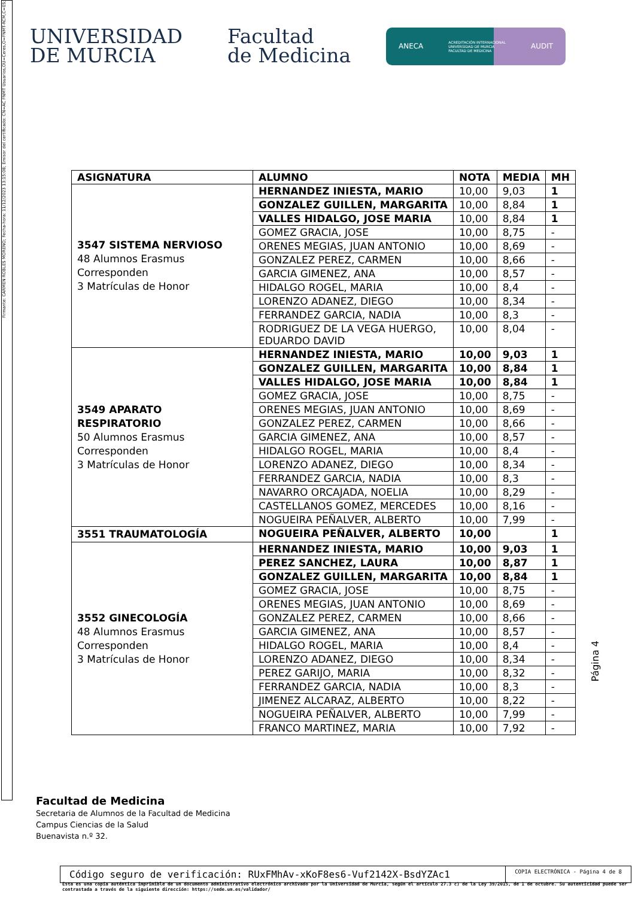Firmante: CARMEN ROBLES MORENO; Fecha-hora: 11/12/2023 13:15:08; Emisor del certificado: CN=AC FNMT Usuarios,OU=Ceres,O=FNMT-RCM,C=ES;
UNIVERSIDAD
DE MURCIA
Facultad
de Medicina
ANECA ACREDITACIÓN INTERNACIONAL
UNIVERSIDAD DE MURCIA
FACULTAD DE MEDICINA AUDIT
| ASIGNATURA | ALUMNO | NOTA | MEDIA | MH |
| --- | --- | --- | --- | --- |
| 3547 SISTEMA NERVIOSO 48 Alumnos Erasmus Corresponden 3 Matrículas de Honor | HERNANDEZ INIESTA, MARIO | 10,00 | 9,03 | 1 |
| | GONZALEZ GUILLEN, MARGARITA | 10,00 | 8,84 | 1 |
| | VALLES HIDALGO, JOSE MARIA | 10,00 | 8,84 | 1 |
| | GOMEZ GRACIA, JOSE | 10,00 | 8,75 | - |
| | ORENES MEGIAS, JUAN ANTONIO | 10,00 | 8,69 | - |
| | GONZALEZ PEREZ, CARMEN | 10,00 | 8,66 | - |
| | GARCIA GIMENEZ, ANA | 10,00 | 8,57 | - |
| | HIDALGO ROGEL, MARIA | 10,00 | 8,4 | - |
| | LORENZO ADANEZ, DIEGO | 10,00 | 8,34 | - |
| | FERRANDEZ GARCIA, NADIA | 10,00 | 8,3 | - |
| | RODRIGUEZ DE LA VEGA HUERGO, EDUARDO DAVID | 10,00 | 8,04 | - |
| 3549 APARATO RESPIRATORIO 50 Alumnos Erasmus Corresponden 3 Matrículas de Honor | HERNANDEZ INIESTA, MARIO | 10,00 | 9,03 | 1 |
| | GONZALEZ GUILLEN, MARGARITA | 10,00 | 8,84 | 1 |
| | VALLES HIDALGO, JOSE MARIA | 10,00 | 8,84 | 1 |
| | GOMEZ GRACIA, JOSE | 10,00 | 8,75 | - |
| | ORENES MEGIAS, JUAN ANTONIO | 10,00 | 8,69 | - |
| | GONZALEZ PEREZ, CARMEN | 10,00 | 8,66 | - |
| | GARCIA GIMENEZ, ANA | 10,00 | 8,57 | - |
| | HIDALGO ROGEL, MARIA | 10,00 | 8,4 | - |
| | LORENZO ADANEZ, DIEGO | 10,00 | 8,34 | - |
| | FERRANDEZ GARCIA, NADIA | 10,00 | 8,3 | - |
| | NAVARRO ORCAJADA, NOELIA | 10,00 | 8,29 | - |
| | CASTELLANOS GOMEZ, MERCEDES | 10,00 | 8,16 | - |
| | NOGUEIRA PEÑALVER, ALBERTO | 10,00 | 7,99 | - |
| 3551 TRAUMATOLOGÍA | NOGUEIRA PEÑALVER, ALBERTO | 10,00 | | 1 |
| 3552 GINECOLOGÍA 48 Alumnos Erasmus Corresponden 3 Matrículas de Honor | HERNANDEZ INIESTA, MARIO | 10,00 | 9,03 | 1 |
| | PEREZ SANCHEZ, LAURA | 10,00 | 8,87 | 1 |
| | GONZALEZ GUILLEN, MARGARITA | 10,00 | 8,84 | 1 |
| | GOMEZ GRACIA, JOSE | 10,00 | 8,75 | - |
| | ORENES MEGIAS, JUAN ANTONIO | 10,00 | 8,69 | - |
| | GONZALEZ PEREZ, CARMEN | 10,00 | 8,66 | - |
| | GARCIA GIMENEZ, ANA | 10,00 | 8,57 | - |
| | HIDALGO ROGEL, MARIA | 10,00 | 8,4 | - |
| | LORENZO ADANEZ, DIEGO | 10,00 | 8,34 | - |
| | PEREZ GARIJO, MARIA | 10,00 | 8,32 | - |
| | FERRANDEZ GARCIA, NADIA | 10,00 | 8,3 | - |
| | JIMENEZ ALCARAZ, ALBERTO | 10,00 | 8,22 | - |
| | NOGUEIRA PEÑALVER, ALBERTO | 10,00 | 7,99 | - |
| | FRANCO MARTINEZ, MARIA | 10,00 | 7,92 | - |
Página 4
Facultad de Medicina
Secretaria de Alumnos de la Facultad de Medicina
Campus Ciencias de la Salud
Buenavista n.º 32.
Código seguro de verificación: RUxFMhAv-xKoF8es6-Vuf2142X-BsdYZAc1
COPIA ELECTRÓNICA - Página 4 de 8
Esta es una copia auténtica imprimible de un documento administrativo electrónico archivado por la Universidad de Murcia, según el artículo 27.3 c) de la Ley 39/2015, de 1 de octubre. Su autenticidad puede ser contrastada a través de la siguiente dirección: https://sede.um.es/validador/